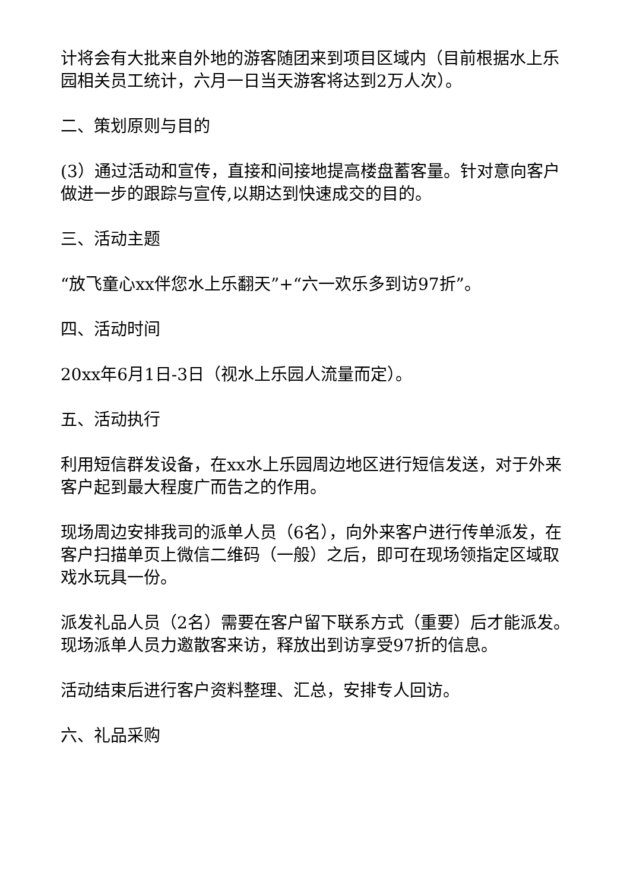计将会有大批来自外地的游客随团来到项目区域内（目前根据水上乐园相关员工统计，六月一日当天游客将达到2万人次）。
二、策划原则与目的
(3）通过活动和宣传，直接和间接地提高楼盘蓄客量。针对意向客户做进一步的跟踪与宣传,以期达到快速成交的目的。
三、活动主题
“放飞童心xx伴您水上乐翻天”+“六一欢乐多到访97折”。
四、活动时间
20xx年6月1日-3日（视水上乐园人流量而定）。
五、活动执行
利用短信群发设备，在xx水上乐园周边地区进行短信发送，对于外来客户起到最大程度广而告之的作用。
现场周边安排我司的派单人员（6名），向外来客户进行传单派发，在客户扫描单页上微信二维码（一般）之后，即可在现场领指定区域取戏水玩具一份。
派发礼品人员（2名）需要在客户留下联系方式（重要）后才能派发。现场派单人员力邀散客来访，释放出到访享受97折的信息。
活动结束后进行客户资料整理、汇总，安排专人回访。
六、礼品采购